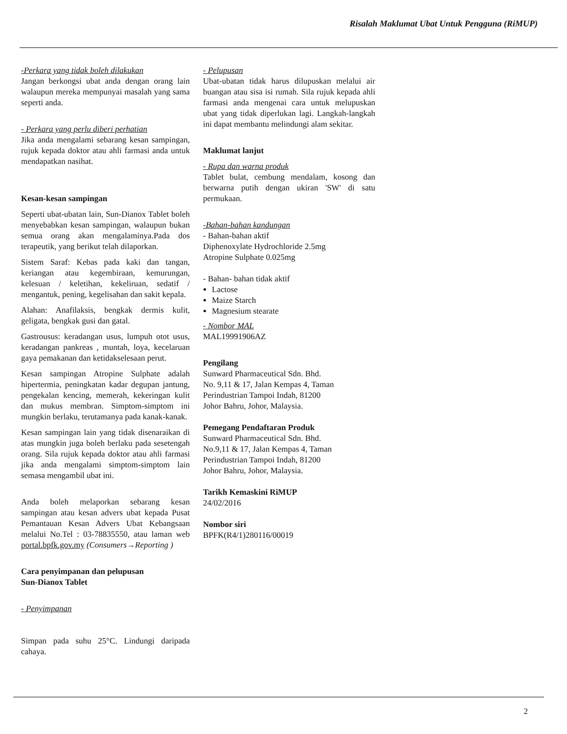Risalah Maklumat Ubat Untuk Pengguna (RiMUP)
-Perkara yang tidak boleh dilakukan
Jangan berkongsi ubat anda dengan orang lain walaupun mereka mempunyai masalah yang sama seperti anda.
- Perkara yang perlu diberi perhatian
Jika anda mengalami sebarang kesan sampingan, rujuk kepada doktor atau ahli farmasi anda untuk mendapatkan nasihat.
Kesan-kesan sampingan
Seperti ubat-ubatan lain, Sun-Dianox Tablet boleh menyebabkan kesan sampingan, walaupun bukan semua orang akan mengalaminya.Pada dos terapeutik, yang berikut telah dilaporkan.
Sistem Saraf: Kebas pada kaki dan tangan, keriangan atau kegembiraan, kemurungan, kelesuan / keletihan, kekeliruan, sedatif / mengantuk, pening, kegelisahan dan sakit kepala.
Alahan: Anafilaksis, bengkak dermis kulit, geligata, bengkak gusi dan gatal.
Gastrousus: keradangan usus, lumpuh otot usus, keradangan pankreas , muntah, loya, kecelaruan gaya pemakanan dan ketidakselesaan perut.
Kesan sampingan Atropine Sulphate adalah hipertermia, peningkatan kadar degupan jantung, pengekalan kencing, memerah, kekeringan kulit dan mukus membran. Simptom-simptom ini mungkin berlaku, terutamanya pada kanak-kanak.
Kesan sampingan lain yang tidak disenaraikan di atas mungkin juga boleh berlaku pada sesetengah orang. Sila rujuk kepada doktor atau ahli farmasi jika anda mengalami simptom-simptom lain semasa mengambil ubat ini.
Anda boleh melaporkan sebarang kesan sampingan atau kesan advers ubat kepada Pusat Pemantauan Kesan Advers Ubat Kebangsaan melalui No.Tel : 03-78835550, atau laman web portal.bpfk.gov.my (Consumers→Reporting )
Cara penyimpanan dan pelupusan
Sun-Dianox Tablet
- Penyimpanan
Simpan pada suhu 25°C. Lindungi daripada cahaya.
- Pelupusan
Ubat-ubatan tidak harus dilupuskan melalui air buangan atau sisa isi rumah. Sila rujuk kepada ahli farmasi anda mengenai cara untuk melupuskan ubat yang tidak diperlukan lagi. Langkah-langkah ini dapat membantu melindungi alam sekitar.
Maklumat lanjut
- Rupa dan warna produk
Tablet bulat, cembung mendalam, kosong dan berwarna putih dengan ukiran 'SW' di satu permukaan.
-Bahan-bahan kandungan
- Bahan-bahan aktif
Diphenoxylate Hydrochloride 2.5mg
Atropine Sulphate 0.025mg
- Bahan- bahan tidak aktif
Lactose
Maize Starch
Magnesium stearate
- Nombor MAL
MAL19991906AZ
Pengilang
Sunward Pharmaceutical Sdn. Bhd.
No. 9,11 & 17, Jalan Kempas 4, Taman
Perindustrian Tampoi Indah, 81200
Johor Bahru, Johor, Malaysia.
Pemegang Pendaftaran Produk
Sunward Pharmaceutical Sdn. Bhd.
No.9,11 & 17, Jalan Kempas 4, Taman
Perindustrian Tampoi Indah, 81200
Johor Bahru, Johor, Malaysia.
Tarikh Kemaskini RiMUP
24/02/2016
Nombor siri
BPFK(R4/1)280116/00019
2